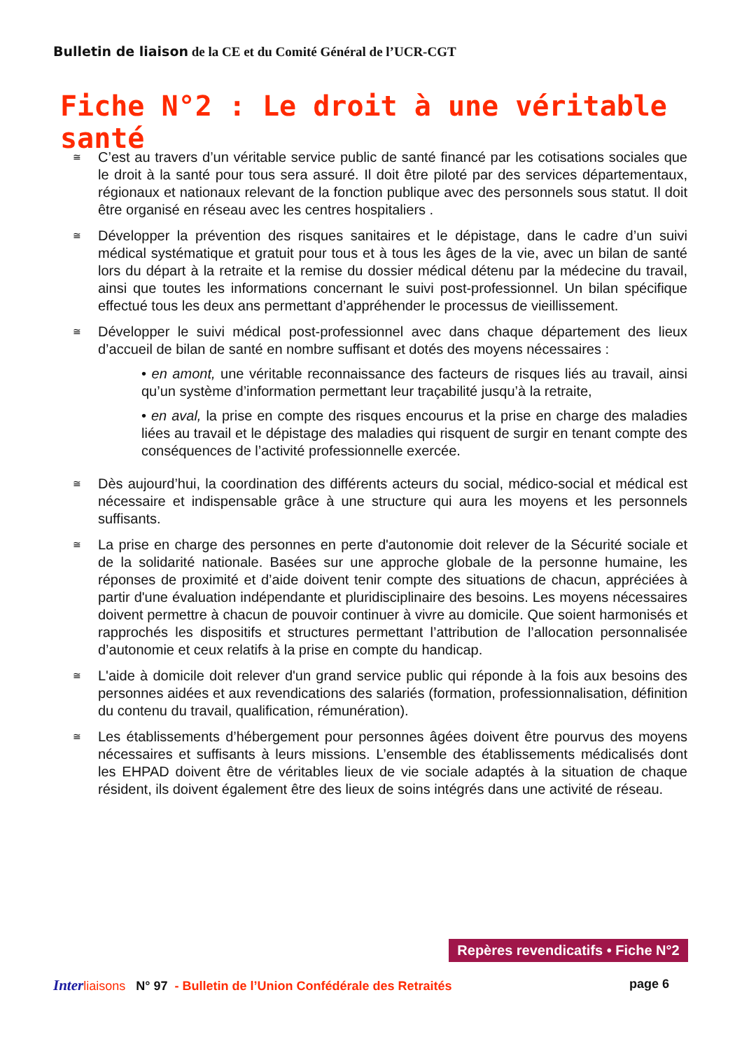Bulletin de liaison de la CE et du Comité Général de l’UCR-CGT
Fiche N°2 : Le droit à une véritable santé
≅
C’est au travers d’un véritable service public de santé financé par les cotisations sociales que le droit à la santé pour tous sera assuré. Il doit être piloté par des services départementaux, régionaux et nationaux relevant de la fonction publique avec des personnels sous statut. Il doit être organisé en réseau avec les centres hospitaliers .
≅
Développer la prévention des risques sanitaires et le dépistage, dans le cadre d’un suivi médical systématique et gratuit pour tous et à tous les âges de la vie, avec un bilan de santé lors du départ à la retraite et la remise du dossier médical détenu par la médecine du travail, ainsi que toutes les informations concernant le suivi post-professionnel. Un bilan spécifique effectué tous les deux ans permettant d’appréhender le processus de vieillissement.
≅
Développer le suivi médical post-professionnel avec dans chaque département des lieux d’accueil de bilan de santé en nombre suffisant et dotés des moyens nécessaires :
• en amont, une véritable reconnaissance des facteurs de risques liés au travail, ainsi qu’un système d’information permettant leur traçabilité jusqu’à la retraite,
• en aval, la prise en compte des risques encourus et la prise en charge des maladies liées au travail et le dépistage des maladies qui risquent de surgir en tenant compte des conséquences de l’activité professionnelle exercée.
≅
Dès aujourd’hui, la coordination des différents acteurs du social, médico-social et médical est nécessaire et indispensable grâce à une structure qui aura les moyens et les personnels suffisants.
≅
La prise en charge des personnes en perte d'autonomie doit relever de la Sécurité sociale et de la solidarité nationale. Basées sur une approche globale de la personne humaine, les réponses de proximité et d’aide doivent tenir compte des situations de chacun, appréciées à partir d'une évaluation indépendante et pluridisciplinaire des besoins. Les moyens nécessaires doivent permettre à chacun de pouvoir continuer à vivre au domicile. Que soient harmonisés et rapprochés les dispositifs et structures permettant l’attribution de l’allocation personnalisée d’autonomie et ceux relatifs à la prise en compte du handicap.
≅
L'aide à domicile doit relever d'un grand service public qui réponde à la fois aux besoins des personnes aidées et aux revendications des salariés (formation, professionnalisation, définition du contenu du travail, qualification, rémunération).
≅
Les établissements d’hébergement pour personnes âgées doivent être pourvus des moyens nécessaires et suffisants à leurs missions. L’ensemble des établissements médicalisés dont les EHPAD doivent être de véritables lieux de vie sociale adaptés à la situation de chaque résident, ils doivent également être des lieux de soins intégrés dans une activité de réseau.
Repères revendicatifs • Fiche N°2
Inter liaisons N° 97 - Bulletin de l’Union Confédérale des Retraités page 6